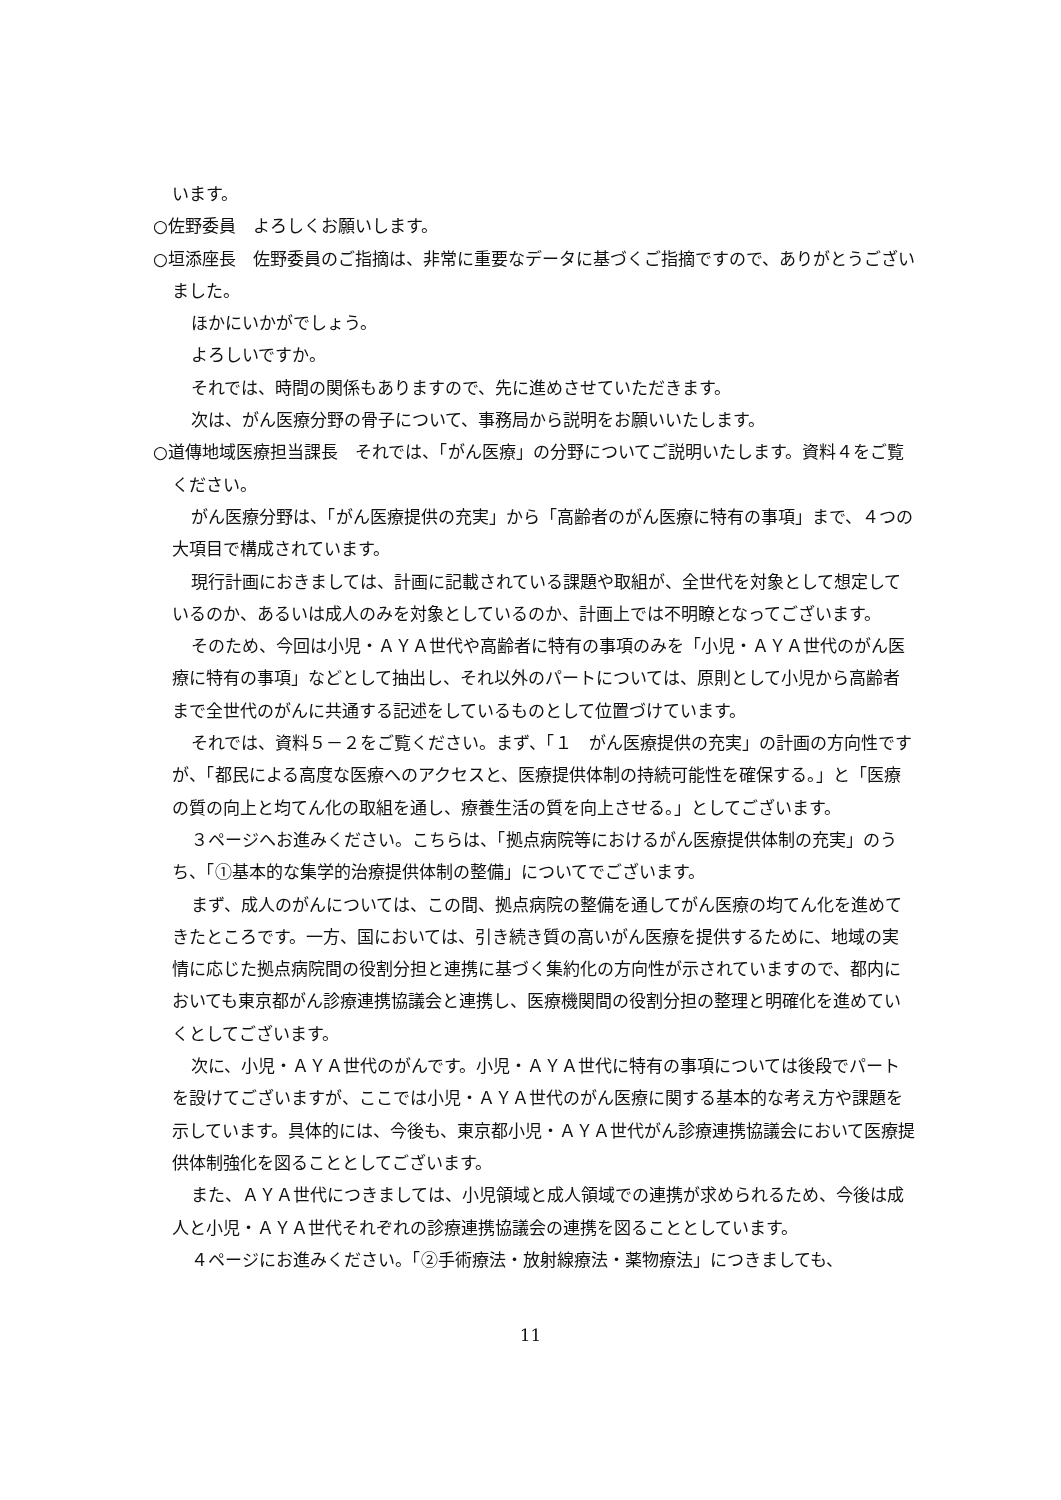います。
○佐野委員　よろしくお願いします。
○垣添座長　佐野委員のご指摘は、非常に重要なデータに基づくご指摘ですので、ありがとうございました。
ほかにいかがでしょう。
よろしいですか。
それでは、時間の関係もありますので、先に進めさせていただきます。
次は、がん医療分野の骨子について、事務局から説明をお願いいたします。
○道傳地域医療担当課長　それでは、「がん医療」の分野についてご説明いたします。資料４をご覧ください。
がん医療分野は、「がん医療提供の充実」から「高齢者のがん医療に特有の事項」まで、４つの大項目で構成されています。
現行計画におきましては、計画に記載されている課題や取組が、全世代を対象として想定しているのか、あるいは成人のみを対象としているのか、計画上では不明瞭となってございます。
そのため、今回は小児・ＡＹＡ世代や高齢者に特有の事項のみを「小児・ＡＹＡ世代のがん医療に特有の事項」などとして抽出し、それ以外のパートについては、原則として小児から高齢者まで全世代のがんに共通する記述をしているものとして位置づけています。
それでは、資料５－２をご覧ください。まず、「１　がん医療提供の充実」の計画の方向性ですが、「都民による高度な医療へのアクセスと、医療提供体制の持続可能性を確保する。」と「医療の質の向上と均てん化の取組を通し、療養生活の質を向上させる。」としてございます。
３ページへお進みください。こちらは、「拠点病院等におけるがん医療提供体制の充実」のうち、「①基本的な集学的治療提供体制の整備」についてでございます。
まず、成人のがんについては、この間、拠点病院の整備を通してがん医療の均てん化を進めてきたところです。一方、国においては、引き続き質の高いがん医療を提供するために、地域の実情に応じた拠点病院間の役割分担と連携に基づく集約化の方向性が示されていますので、都内においても東京都がん診療連携協議会と連携し、医療機関間の役割分担の整理と明確化を進めていくとしてございます。
次に、小児・ＡＹＡ世代のがんです。小児・ＡＹＡ世代に特有の事項については後段でパートを設けてございますが、ここでは小児・ＡＹＡ世代のがん医療に関する基本的な考え方や課題を示しています。具体的には、今後も、東京都小児・ＡＹＡ世代がん診療連携協議会において医療提供体制強化を図ることとしてございます。
また、ＡＹＡ世代につきましては、小児領域と成人領域での連携が求められるため、今後は成人と小児・ＡＹＡ世代それぞれの診療連携協議会の連携を図ることとしています。
４ページにお進みください。「②手術療法・放射線療法・薬物療法」につきましても、
11